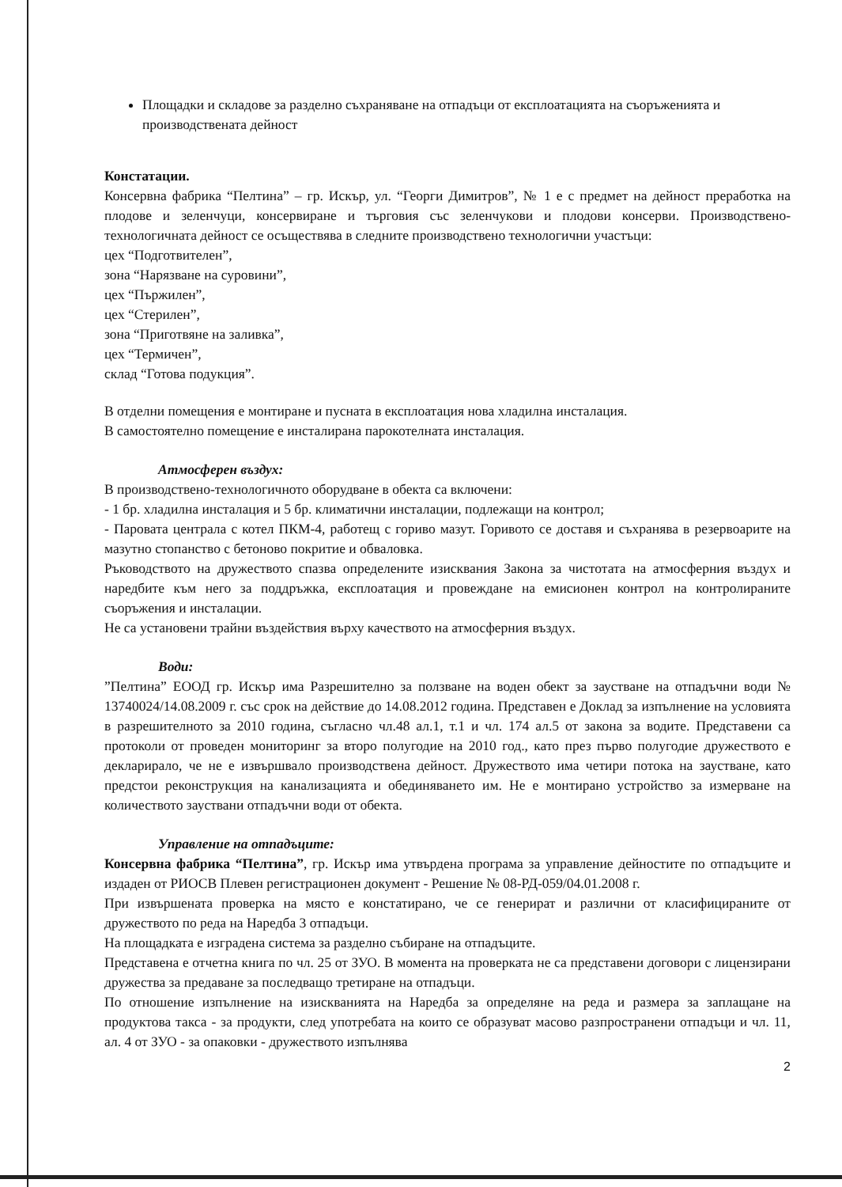Площадки и складове за разделно съхраняване на отпадъци от експлоатацията на съоръженията и производствената дейност
Констатации.
Консервна фабрика “Пелтина” – гр. Искър, ул. “Георги Димитров”, № 1 е с предмет на дейност преработка на плодове и зеленчуци, консервиране и търговия със зеленчукови и плодови консерви. Производствено-технологичната дейност се осъществява в следните производствено технологични участъци:
цех “Подготвителен”,
зона “Нарязване на суровини”,
цех “Пържилен”,
цех “Стерилен”,
зона “Приготвяне на заливка”,
цех “Термичен”,
склад “Готова подукция”.
В отделни помещения е монтиране и пусната в експлоатация нова хладилна инсталация.
В самостоятелно помещение е инсталирана парокотелната инсталация.
Атмосферен въздух:
В производствено-технологичното оборудване в обекта са включени:
- 1 бр. хладилна инсталация и 5 бр. климатични инсталации, подлежащи на контрол;
- Паровата централа с котел ПКМ-4, работещ с гориво мазут. Горивото се доставя и съхранява в резервоарите на мазутно стопанство с бетоново покритие и обваловка.
Ръководството на дружеството спазва определените изисквания Закона за чистотата на атмосферния въздух и наредбите към него за поддръжка, експлоатация и провеждане на емисионен контрол на контролираните съоръжения и инсталации.
Не са установени трайни въздействия върху качеството на атмосферния въздух.
Води:
”Пелтина” ЕООД гр. Искър има Разрешително за ползване на воден обект за заустване на отпадъчни води № 13740024/14.08.2009 г. със срок на действие до 14.08.2012 година. Представен е Доклад за изпълнение на условията в разрешителното за 2010 година, съгласно чл.48 ал.1, т.1 и чл. 174 ал.5 от закона за водите. Представени са протоколи от проведен мониторинг за второ полугодие на 2010 год., като през първо полугодие дружеството е декларирало, че не е извършвало производствена дейност. Дружеството има четири потока на заустване, като предстои реконструкция на канализацията и обединяването им. Не е монтирано устройство за измерване на количеството зауствани отпадъчни води от обекта.
Управление на отпадъците:
Консервна фабрика “Пелтина”, гр. Искър има утвърдена програма за управление дейностите по отпадъците и издаден от РИОСВ Плевен регистрационен документ - Решение № 08-РД-059/04.01.2008 г.
При извършената проверка на място е констатирано, че се генерират и различни от класифицираните от дружеството по реда на Наредба 3 отпадъци.
На площадката е изградена система за разделно събиране на отпадъците.
Представена е отчетна книга по чл. 25 от ЗУО. В момента на проверката не са представени договори с лицензирани дружества за предаване за последващо третиране на отпадъци.
По отношение изпълнение на изискванията на Наредба за определяне на реда и размера за заплащане на продуктова такса - за продукти, след употребата на които се образуват масово разпространени отпадъци и чл. 11, ал. 4 от ЗУО - за опаковки - дружеството изпълнява
2